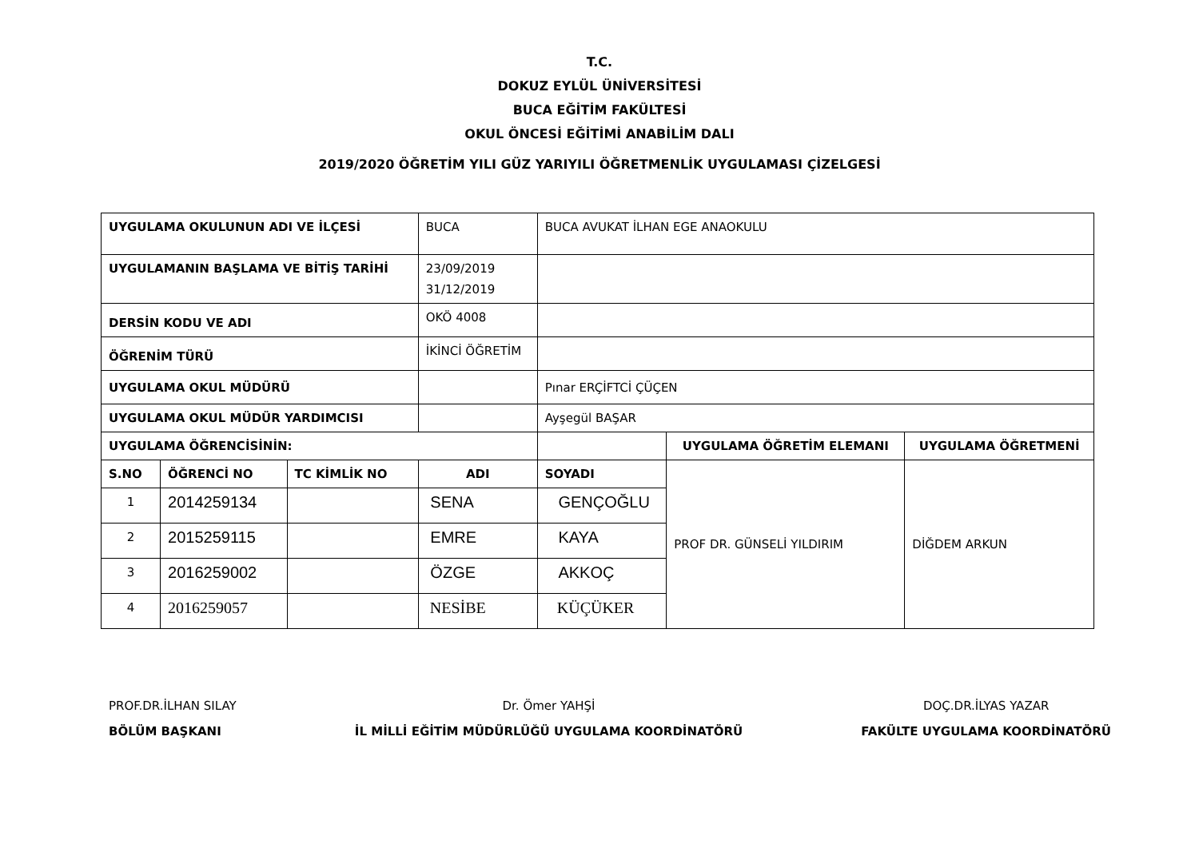T.C.
DOKUZ EYLÜL ÜNİVERSİTESİ
BUCA EĞİTİM FAKÜLTESİ
OKUL ÖNCESİ EĞİTİMİ ANABİLİM DALI
2019/2020 ÖĞRETİM YILI GÜZ YARIYILI ÖĞRETMENLİK UYGULAMASI ÇİZELGESİ
| UYGULAMA OKULUNUN ADI VE İLÇESİ | | | BUCA | BUCA AVUKAT İLHAN EGE ANAOKULU | | |
| UYGULAMANIN BAŞLAMA VE BİTİŞ TARİHİ | | | 23/09/2019 31/12/2019 | | | |
| DERSİN KODU VE ADI | | | OKÖ 4008 | | | |
| ÖĞRENİM TÜRÜ | | | İKİNCİ ÖĞRETİM | | | |
| UYGULAMA OKUL MÜDÜRÜ | | | | Pınar ERÇİFTCİ ÇÜÇEN | | |
| UYGULAMA OKUL MÜDÜR YARDIMCISI | | | | Ayşegül BAŞAR | | |
| UYGULAMA ÖĞRENCİSİNİN: | | | | | UYGULAMA ÖĞRETİM ELEMANI | UYGULAMA ÖĞRETMENİ |
| S.NO | ÖĞRENCİ NO | TC KİMLİK NO | ADI | SOYADI | PROF DR. GÜNSELİ YILDIRIM | DİĞDEM ARKUN |
| 1 | 2014259134 | | SENA | GENÇOĞLU | | |
| 2 | 2015259115 | | EMRE | KAYA | | |
| 3 | 2016259002 | | ÖZGE | AKKOÇ | | |
| 4 | 2016259057 | | NESİBE | KÜÇÜKER | | |
PROF.DR.İLHAN SILAY
BÖLÜM BAŞKANI
Dr. Ömer YAHŞİ
İL MİLLİ EĞİTİM MÜDÜRLÜĞÜ UYGULAMA KOORDİNATÖRÜ
DOÇ.DR.İLYAS YAZAR
FAKÜLTE UYGULAMA KOORDİNATÖRÜ